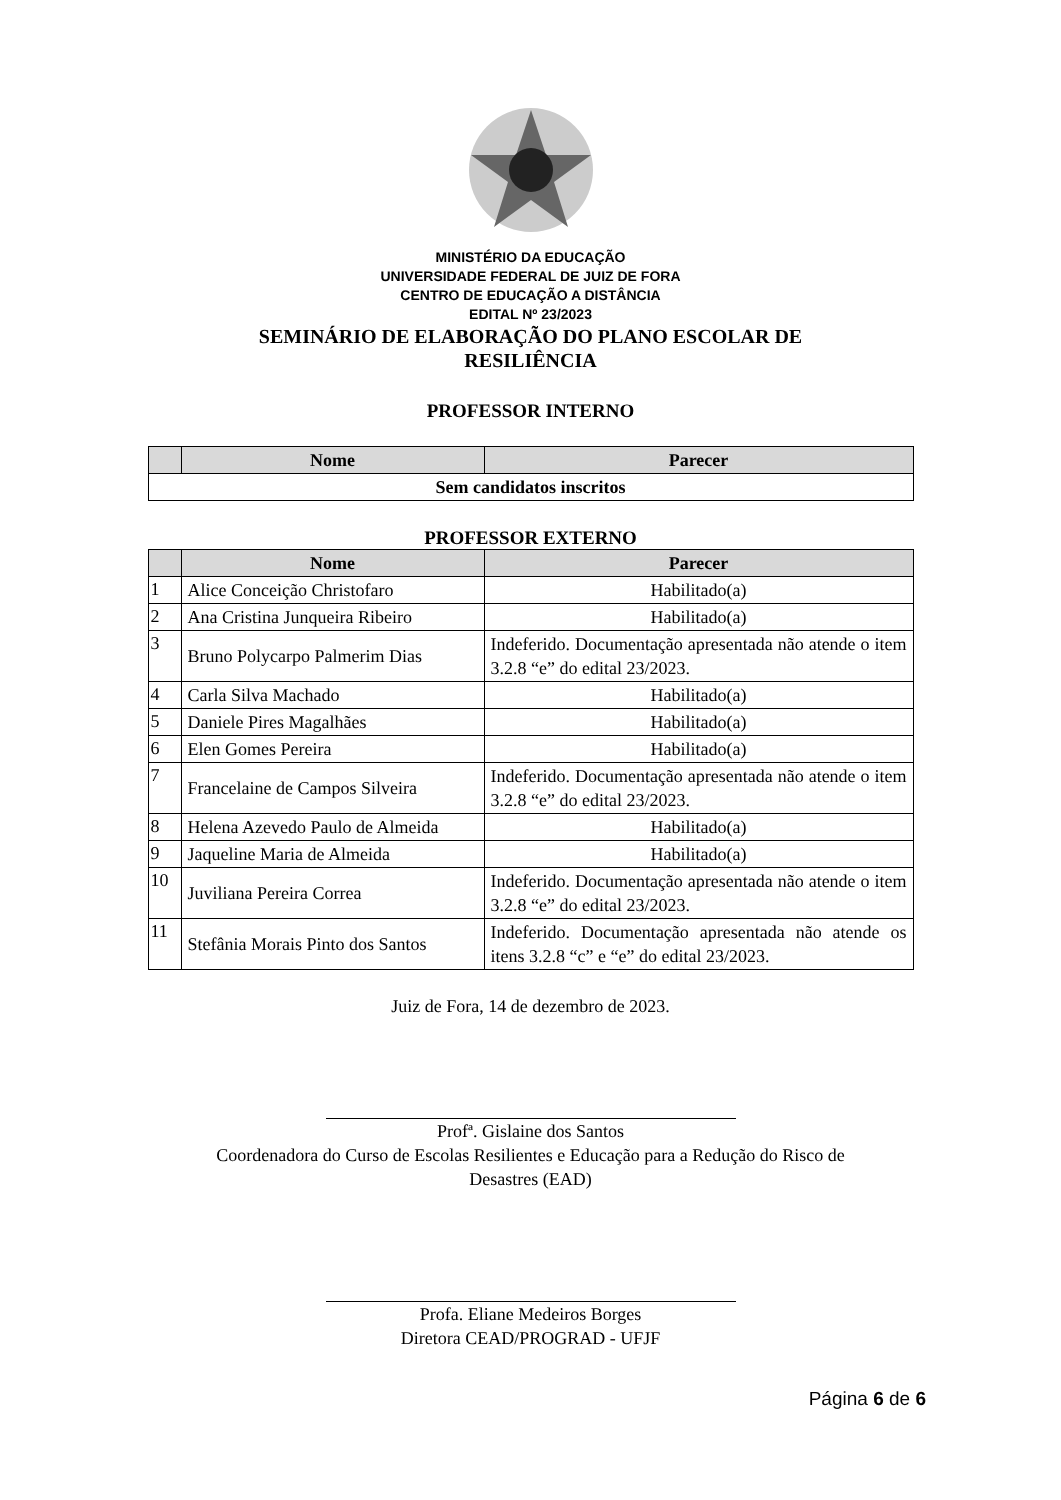MINISTÉRIO DA EDUCAÇÃO
UNIVERSIDADE FEDERAL DE JUIZ DE FORA
CENTRO DE EDUCAÇÃO A DISTÂNCIA
EDITAL Nº 23/2023
SEMINÁRIO DE ELABORAÇÃO DO PLANO ESCOLAR DE
RESILIÊNCIA
PROFESSOR INTERNO
| | Nome | Parecer |
| --- | --- | --- |
| Sem candidatos inscritos | | |
PROFESSOR EXTERNO
| | Nome | Parecer |
| --- | --- | --- |
| 1 | Alice Conceição Christofaro | Habilitado(a) |
| 2 | Ana Cristina Junqueira Ribeiro | Habilitado(a) |
| 3 | Bruno Polycarpo Palmerim Dias | Indeferido. Documentação apresentada não atende o item 3.2.8 “e” do edital 23/2023. |
| 4 | Carla Silva Machado | Habilitado(a) |
| 5 | Daniele Pires Magalhães | Habilitado(a) |
| 6 | Elen Gomes Pereira | Habilitado(a) |
| 7 | Francelaine de Campos Silveira | Indeferido. Documentação apresentada não atende o item 3.2.8 “e” do edital 23/2023. |
| 8 | Helena Azevedo Paulo de Almeida | Habilitado(a) |
| 9 | Jaqueline Maria de Almeida | Habilitado(a) |
| 10 | Juviliana Pereira Correa | Indeferido. Documentação apresentada não atende o item 3.2.8 “e” do edital 23/2023. |
| 11 | Stefânia Morais Pinto dos Santos | Indeferido. Documentação apresentada não atende os itens 3.2.8 “c” e “e” do edital 23/2023. |
Juiz de Fora, 14 de dezembro de 2023.
Profª. Gislaine dos Santos
Coordenadora do Curso de Escolas Resilientes e Educação para a Redução do Risco de
Desastres (EAD)
Profa. Eliane Medeiros Borges
Diretora CEAD/PROGRAD - UFJF
Página 6 de 6